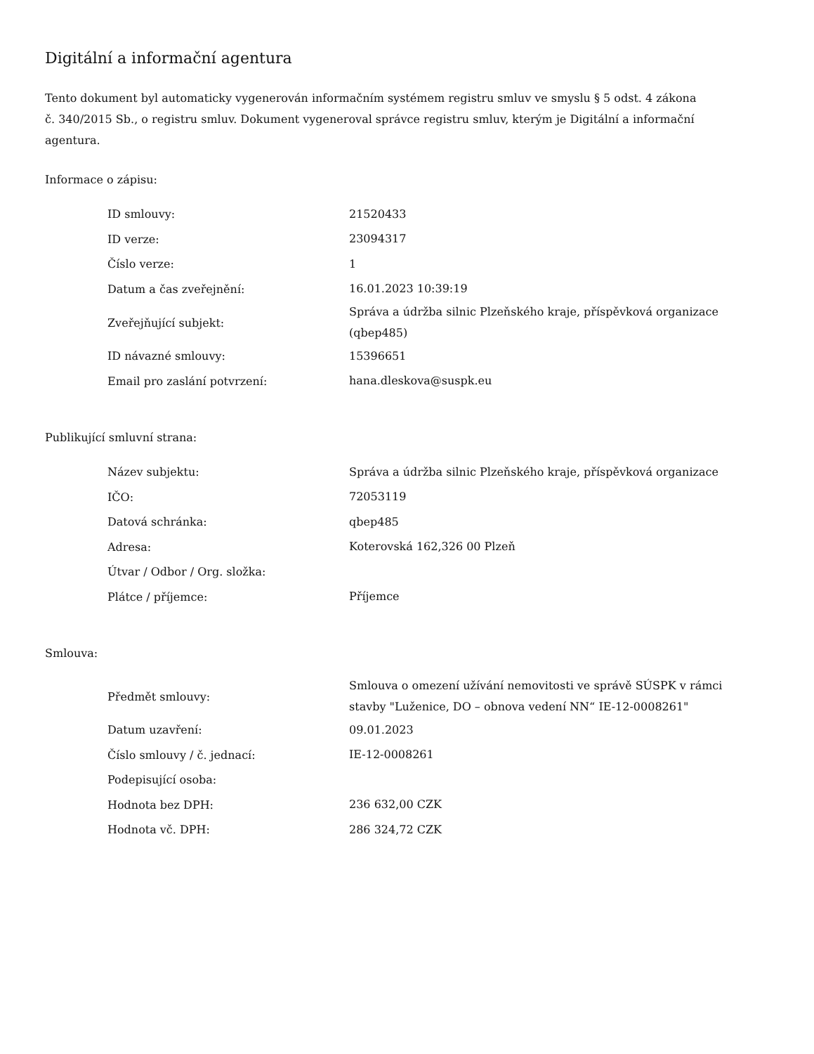Digitální a informační agentura
Tento dokument byl automaticky vygenerován informačním systémem registru smluv ve smyslu § 5 odst. 4 zákona
č. 340/2015 Sb., o registru smluv. Dokument vygeneroval správce registru smluv, kterým je Digitální a informační agentura.
Informace o zápisu:
| ID smlouvy: | 21520433 |
| ID verze: | 23094317 |
| Číslo verze: | 1 |
| Datum a čas zveřejnění: | 16.01.2023 10:39:19 |
| Zveřejňující subjekt: | Správa a údržba silnic Plzeňského kraje, příspěvková organizace (qbep485) |
| ID návazné smlouvy: | 15396651 |
| Email pro zaslání potvrzení: | hana.dleskova@suspk.eu |
Publikující smluvní strana:
| Název subjektu: | Správa a údržba silnic Plzeňského kraje, příspěvková organizace |
| IČO: | 72053119 |
| Datová schránka: | qbep485 |
| Adresa: | Koterovská 162,326 00 Plzeň |
| Útvar / Odbor / Org. složka: | |
| Plátce / příjemce: | Příjemce |
Smlouva:
| Předmět smlouvy: | Smlouva o omezení užívání nemovitosti ve správě SÚSPK v rámci stavby "Luženice, DO – obnova vedení NN“ IE-12-0008261" |
| Datum uzavření: | 09.01.2023 |
| Číslo smlouvy / č. jednací: | IE-12-0008261 |
| Podepisující osoba: | |
| Hodnota bez DPH: | 236 632,00 CZK |
| Hodnota vč. DPH: | 286 324,72 CZK |